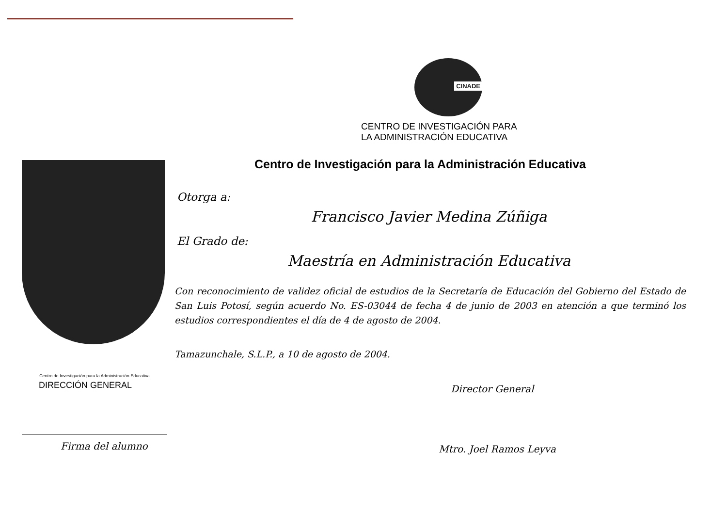CINADE
CENTRO DE INVESTIGACIÓN PARA
LA ADMINISTRACIÓN EDUCATIVA
Centro de Investigación para la Administración Educativa
Otorga a:
Francisco Javier Medina Zúñiga
El Grado de:
Maestría en Administración Educativa
Con reconocimiento de validez oficial de estudios de la Secretaría de Educación del Gobierno del Estado de San Luis Potosí, según acuerdo No. ES-03044 de fecha 4 de junio de 2003 en atención a que terminó los estudios correspondientes el día de 4 de agosto de 2004.
Tamazunchale, S.L.P., a 10 de agosto de 2004.
Centro de Investigación para la Administración Educativa
DIRECCIÓN GENERAL
Firma del alumno
Director General
Mtro. Joel Ramos Leyva